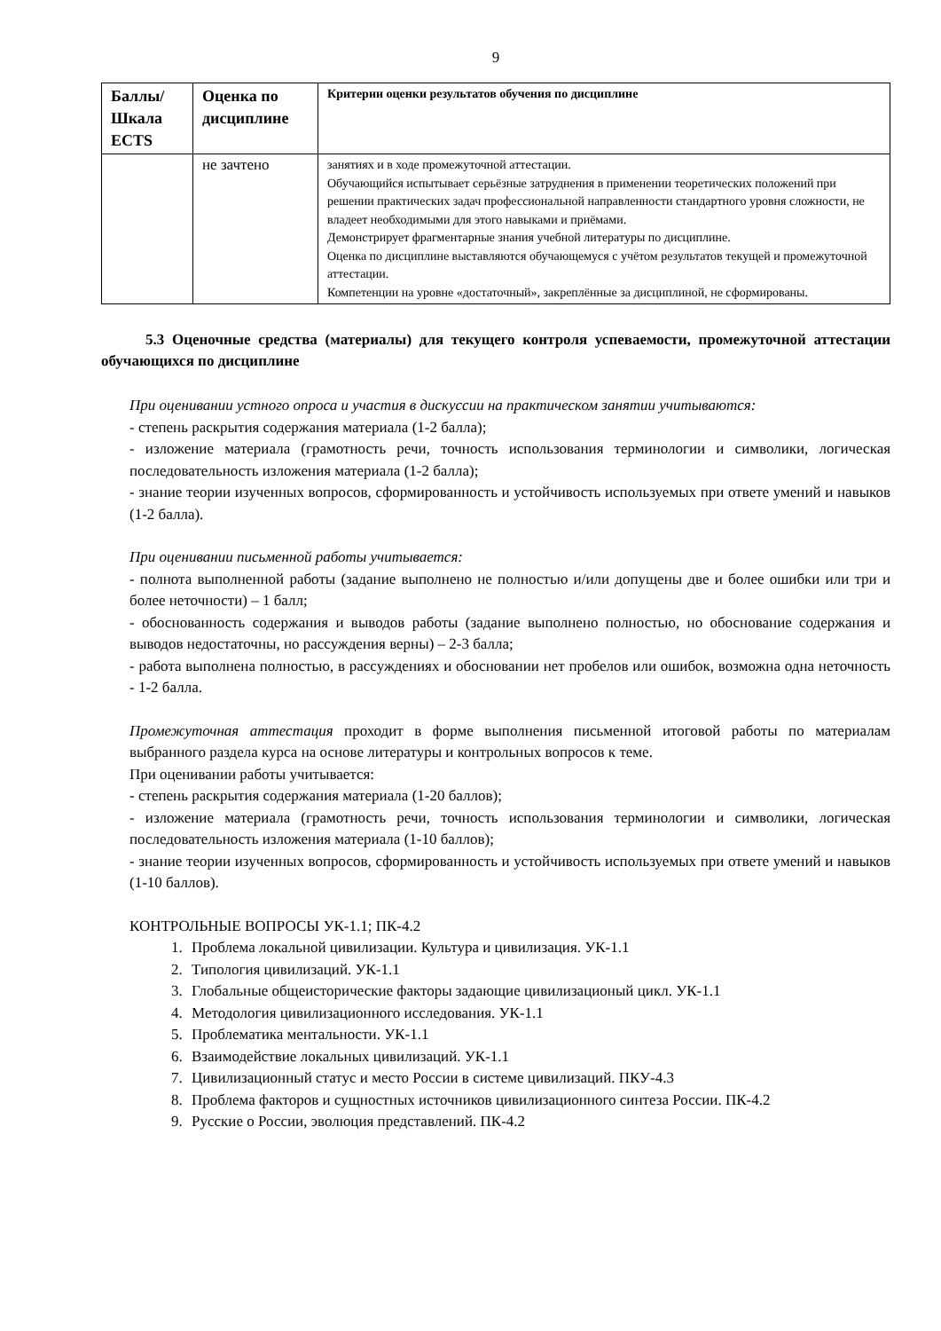9
| Баллы/ Шкала ECTS | Оценка по дисциплине | Критерии оценки результатов обучения по дисциплине |
| --- | --- | --- |
| | не зачтено | занятиях и в ходе промежуточной аттестации. Обучающийся испытывает серьёзные затруднения в применении теоретических положений при решении практических задач профессиональной направленности стандартного уровня сложности, не владеет необходимыми для этого навыками и приёмами. Демонстрирует фрагментарные знания учебной литературы по дисциплине. Оценка по дисциплине выставляются обучающемуся с учётом результатов текущей и промежуточной аттестации. Компетенции на уровне «достаточный», закреплённые за дисциплиной, не сформированы. |
5.3 Оценочные средства (материалы) для текущего контроля успеваемости, промежуточной аттестации обучающихся по дисциплине
При оценивании устного опроса и участия в дискуссии на практическом занятии учитываются:
- степень раскрытия содержания материала (1-2 балла);
- изложение материала (грамотность речи, точность использования терминологии и символики, логическая последовательность изложения материала (1-2 балла);
- знание теории изученных вопросов, сформированность и устойчивость используемых при ответе умений и навыков (1-2 балла).
При оценивании письменной работы учитывается:
- полнота выполненной работы (задание выполнено не полностью и/или допущены две и более ошибки или три и более неточности) – 1 балл;
- обоснованность содержания и выводов работы (задание выполнено полностью, но обоснование содержания и выводов недостаточны, но рассуждения верны) – 2-3 балла;
- работа выполнена полностью, в рассуждениях и обосновании нет пробелов или ошибок, возможна одна неточность - 1-2 балла.
Промежуточная аттестация проходит в форме выполнения письменной итоговой работы по материалам выбранного раздела курса на основе литературы и контрольных вопросов к теме.
При оценивании работы учитывается:
- степень раскрытия содержания материала (1-20 баллов);
- изложение материала (грамотность речи, точность использования терминологии и символики, логическая последовательность изложения материала (1-10 баллов);
- знание теории изученных вопросов, сформированность и устойчивость используемых при ответе умений и навыков (1-10 баллов).
КОНТРОЛЬНЫЕ ВОПРОСЫ УК-1.1; ПК-4.2
1. Проблема локальной цивилизации. Культура и цивилизация. УК-1.1
2. Типология цивилизаций. УК-1.1
3. Глобальные общеисторические факторы задающие цивилизационый цикл. УК-1.1
4. Методология цивилизационного исследования. УК-1.1
5. Проблематика ментальности. УК-1.1
6. Взаимодействие локальных цивилизаций. УК-1.1
7. Цивилизационный статус и место России в системе цивилизаций. ПКУ-4.3
8. Проблема факторов и сущностных источников цивилизационного синтеза России. ПК-4.2
9. Русские о России, эволюция представлений. ПК-4.2